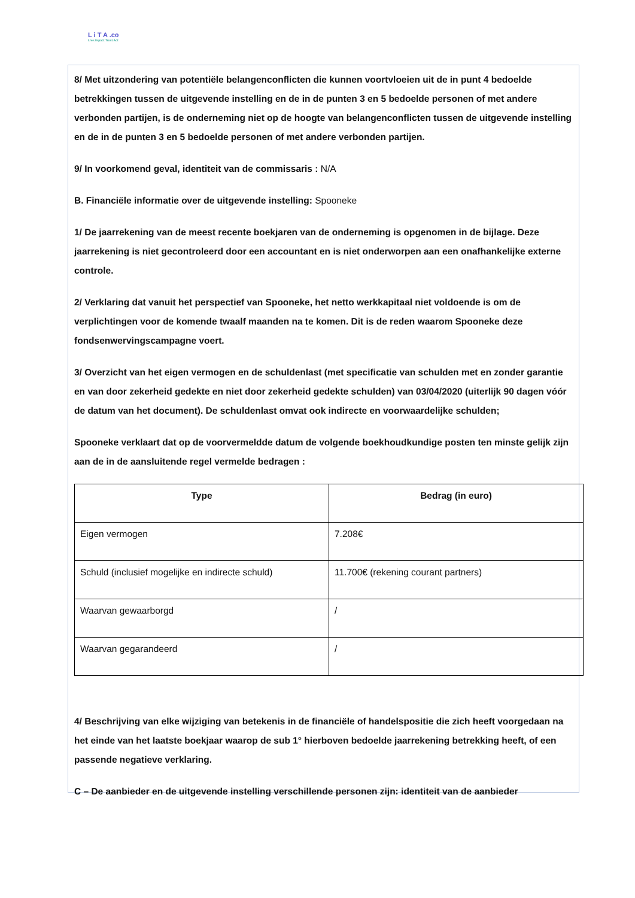L i T A .co
Live.Impact.Trust.Act
8/ Met uitzondering van potentiële belangenconflicten die kunnen voortvloeien uit de in punt 4 bedoelde betrekkingen tussen de uitgevende instelling en de in de punten 3 en 5 bedoelde personen of met andere verbonden partijen, is de onderneming niet op de hoogte van belangenconflicten tussen de uitgevende instelling en de in de punten 3 en 5 bedoelde personen of met andere verbonden partijen.
9/ In voorkomend geval, identiteit van de commissaris : N/A
B. Financiële informatie over de uitgevende instelling: Spooneke
1/ De jaarrekening van de meest recente boekjaren van de onderneming is opgenomen in de bijlage. Deze jaarrekening is niet gecontroleerd door een accountant en is niet onderworpen aan een onafhankelijke externe controle.
2/ Verklaring dat vanuit het perspectief van Spooneke, het netto werkkapitaal niet voldoende is om de verplichtingen voor de komende twaalf maanden na te komen. Dit is de reden waarom Spooneke deze fondsenwervingscampagne voert.
3/ Overzicht van het eigen vermogen en de schuldenlast (met specificatie van schulden met en zonder garantie en van door zekerheid gedekte en niet door zekerheid gedekte schulden) van 03/04/2020 (uiterlijk 90 dagen vóór de datum van het document). De schuldenlast omvat ook indirecte en voorwaardelijke schulden;
Spooneke verklaart dat op de voorvermeldde datum de volgende boekhoudkundige posten ten minste gelijk zijn aan de in de aansluitende regel vermelde bedragen :
| Type | Bedrag (in euro) |
| --- | --- |
| Eigen vermogen | 7.208€ |
| Schuld (inclusief mogelijke en indirecte schuld) | 11.700€ (rekening courant partners) |
| Waarvan gewaarborgd | / |
| Waarvan gegarandeerd | / |
4/ Beschrijving van elke wijziging van betekenis in de financiële of handelspositie die zich heeft voorgedaan na het einde van het laatste boekjaar waarop de sub 1° hierboven bedoelde jaarrekening betrekking heeft, of een passende negatieve verklaring.
C – De aanbieder en de uitgevende instelling verschillende personen zijn: identiteit van de aanbieder